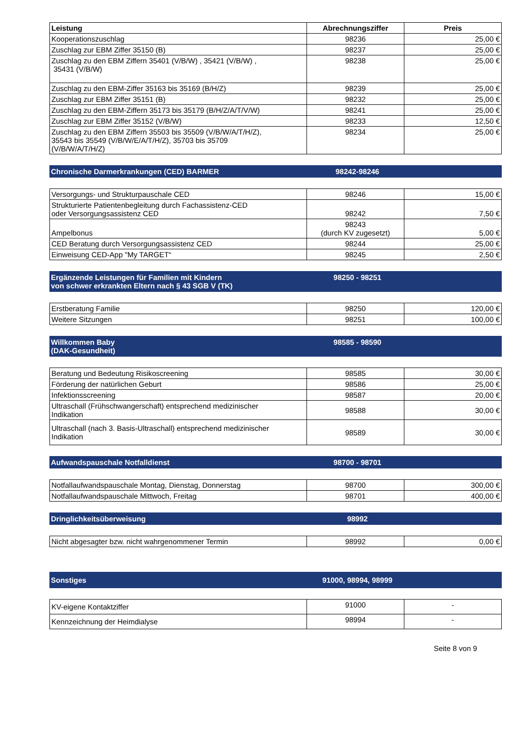| Leistung | Abrechnungsziffer | Preis |
| --- | --- | --- |
| Kooperationszuschlag | 98236 | 25,00 € |
| Zuschlag zur EBM Ziffer 35150 (B) | 98237 | 25,00 € |
| Zuschlag zu den EBM Ziffern 35401 (V/B/W) , 35421 (V/B/W) , 35431 (V/B/W) | 98238 | 25,00 € |
| Zuschlag zu den EBM-Ziffer 35163 bis 35169 (B/H/Z) | 98239 | 25,00 € |
| Zuschlag zur EBM Ziffer 35151 (B) | 98232 | 25,00 € |
| Zuschlag zu den EBM-Ziffern 35173 bis 35179 (B/H/Z/A/T/V/W) | 98241 | 25,00 € |
| Zuschlag zur EBM Ziffer 35152 (V/B/W) | 98233 | 12,50 € |
| Zuschlag zu den EBM Ziffern 35503 bis 35509 (V/B/W/A/T/H/Z), 35543 bis 35549 (V/B/W/E/A/T/H/Z), 35703 bis 35709 (V/B/W/A/T/H/Z) | 98234 | 25,00 € |
Chronische Darmerkrankungen (CED) BARMER 98242-98246
| Versorgungs- und Strukturpauschale CED | 98246 | 15,00 € |
| Strukturierte Patientenbegleitung durch Fachassistenz-CED oder Versorgungsassistenz CED | 98242 | 7,50 € |
| Ampelbonus | 98243 (durch KV zugesetzt) | 5,00 € |
| CED Beratung durch Versorgungsassistenz CED | 98244 | 25,00 € |
| Einweisung CED-App "My TARGET“ | 98245 | 2,50 € |
Ergänzende Leistungen für Familien mit Kindern
von schwer erkrankten Eltern nach § 43 SGB V (TK) 98250 - 98251
| Erstberatung Familie | 98250 | 120,00 € |
| Weitere Sitzungen | 98251 | 100,00 € |
Willkommen Baby
(DAK-Gesundheit) 98585 - 98590
| Beratung und Bedeutung Risikoscreening | 98585 | 30,00 € |
| Förderung der natürlichen Geburt | 98586 | 25,00 € |
| Infektionsscreening | 98587 | 20,00 € |
| Ultraschall (Frühschwangerschaft) entsprechend medizinischer Indikation | 98588 | 30,00 € |
| Ultraschall (nach 3. Basis-Ultraschall) entsprechend medizinischer Indikation | 98589 | 30,00 € |
Aufwandspauschale Notfalldienst 98700 - 98701
| Notfallaufwandspauschale Montag, Dienstag, Donnerstag | 98700 | 300,00 € |
| Notfallaufwandspauschale Mittwoch, Freitag | 98701 | 400,00 € |
Dringlichkeitsüberweisung 98992
| Nicht abgesagter bzw. nicht wahrgenommener Termin | 98992 | 0,00 € |
Sonstiges 91000, 98994, 98999
| KV-eigene Kontaktziffer | 91000 | - |
| Kennzeichnung der Heimdialyse | 98994 | - |
Seite 8 von 9